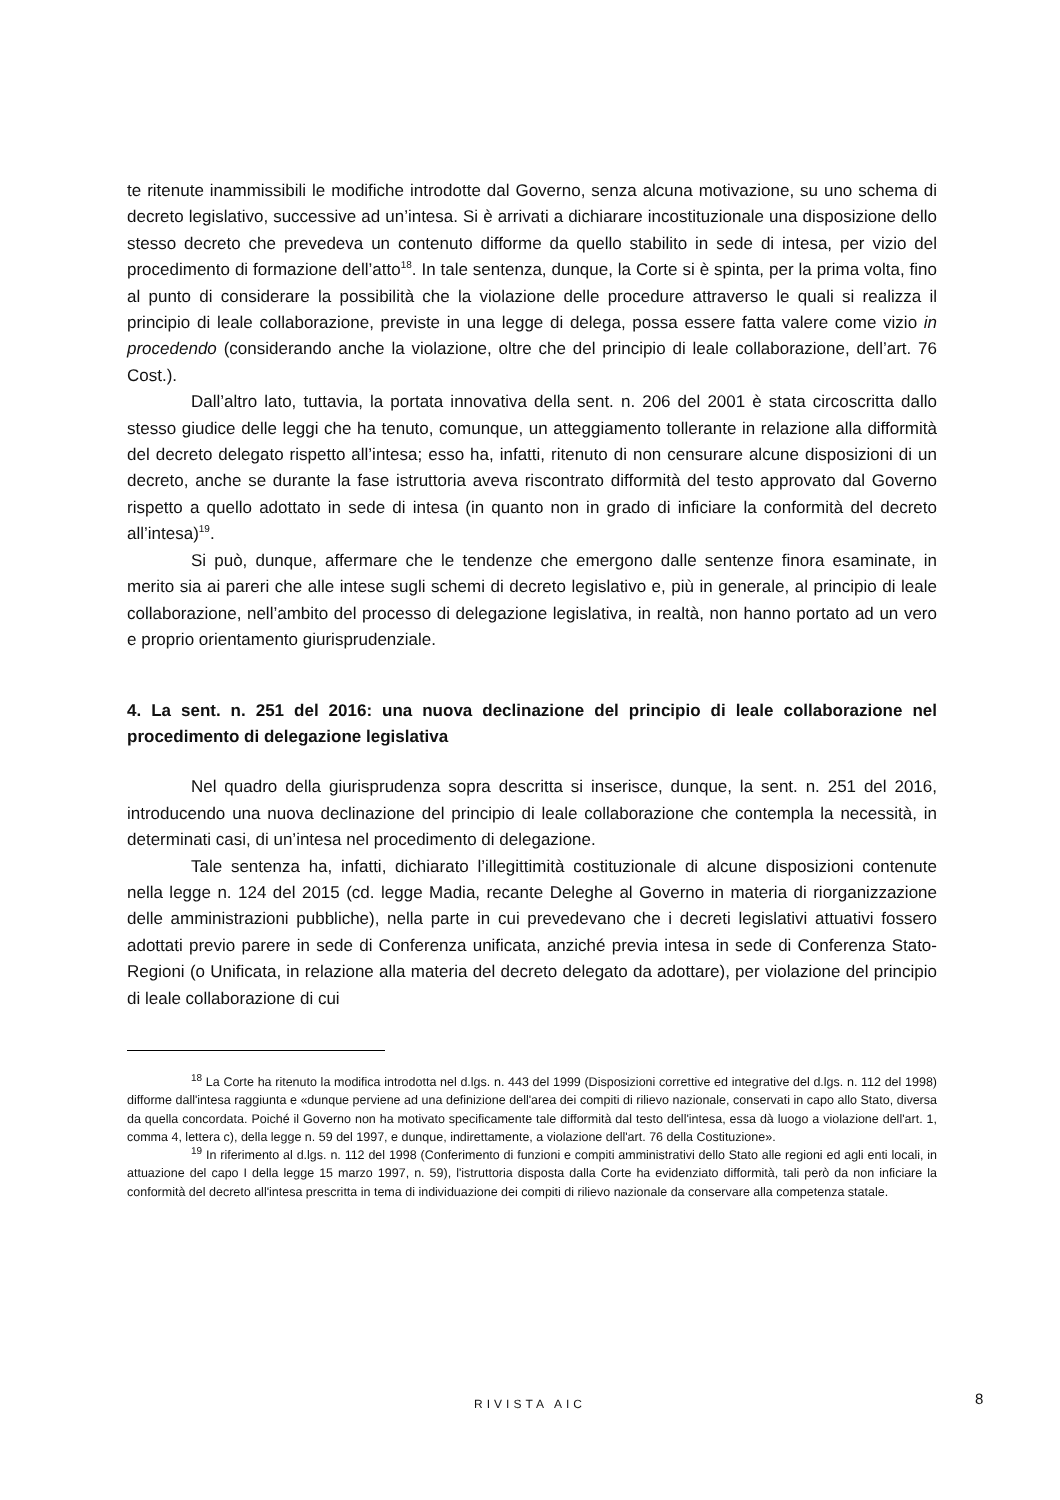te ritenute inammissibili le modifiche introdotte dal Governo, senza alcuna motivazione, su uno schema di decreto legislativo, successive ad un’intesa. Si è arrivati a dichiarare incostituzionale una disposizione dello stesso decreto che prevedeva un contenuto difforme da quello stabilito in sede di intesa, per vizio del procedimento di formazione dell’atto<sup>18</sup>. In tale sentenza, dunque, la Corte si è spinta, per la prima volta, fino al punto di considerare la possibilità che la violazione delle procedure attraverso le quali si realizza il principio di leale collaborazione, previste in una legge di delega, possa essere fatta valere come vizio in procedendo (considerando anche la violazione, oltre che del principio di leale collaborazione, dell’art. 76 Cost.).
Dall’altro lato, tuttavia, la portata innovativa della sent. n. 206 del 2001 è stata circoscritta dallo stesso giudice delle leggi che ha tenuto, comunque, un atteggiamento tollerante in relazione alla difformità del decreto delegato rispetto all’intesa; esso ha, infatti, ritenuto di non censurare alcune disposizioni di un decreto, anche se durante la fase istruttoria aveva riscontrato difformità del testo approvato dal Governo rispetto a quello adottato in sede di intesa (in quanto non in grado di inficiare la conformità del decreto all’intesa)<sup>19</sup>.
Si può, dunque, affermare che le tendenze che emergono dalle sentenze finora esaminate, in merito sia ai pareri che alle intese sugli schemi di decreto legislativo e, più in generale, al principio di leale collaborazione, nell’ambito del processo di delegazione legislativa, in realtà, non hanno portato ad un vero e proprio orientamento giurisprudenziale.
4. La sent. n. 251 del 2016: una nuova declinazione del principio di leale collaborazione nel procedimento di delegazione legislativa
Nel quadro della giurisprudenza sopra descritta si inserisce, dunque, la sent. n. 251 del 2016, introducendo una nuova declinazione del principio di leale collaborazione che contempla la necessità, in determinati casi, di un’intesa nel procedimento di delegazione.
Tale sentenza ha, infatti, dichiarato l’illegittimità costituzionale di alcune disposizioni contenute nella legge n. 124 del 2015 (cd. legge Madia, recante Deleghe al Governo in materia di riorganizzazione delle amministrazioni pubbliche), nella parte in cui prevedevano che i decreti legislativi attuativi fossero adottati previo parere in sede di Conferenza unificata, anziché previa intesa in sede di Conferenza Stato-Regioni (o Unificata, in relazione alla materia del decreto delegato da adottare), per violazione del principio di leale collaborazione di cui
<sup>18</sup> La Corte ha ritenuto la modifica introdotta nel d.lgs. n. 443 del 1999 (Disposizioni correttive ed integrative del d.lgs. n. 112 del 1998) difforme dall'intesa raggiunta e «dunque perviene ad una definizione dell'area dei compiti di rilievo nazionale, conservati in capo allo Stato, diversa da quella concordata. Poiché il Governo non ha motivato specificamente tale difformità dal testo dell'intesa, essa dà luogo a violazione dell'art. 1, comma 4, lettera c), della legge n. 59 del 1997, e dunque, indirettamente, a violazione dell'art. 76 della Costituzione».
<sup>19</sup> In riferimento al d.lgs. n. 112 del 1998 (Conferimento di funzioni e compiti amministrativi dello Stato alle regioni ed agli enti locali, in attuazione del capo I della legge 15 marzo 1997, n. 59), l'istruttoria disposta dalla Corte ha evidenziato difformità, tali però da non inficiare la conformità del decreto all'intesa prescritta in tema di individuazione dei compiti di rilievo nazionale da conservare alla competenza statale.
RIVISTA AIC 8